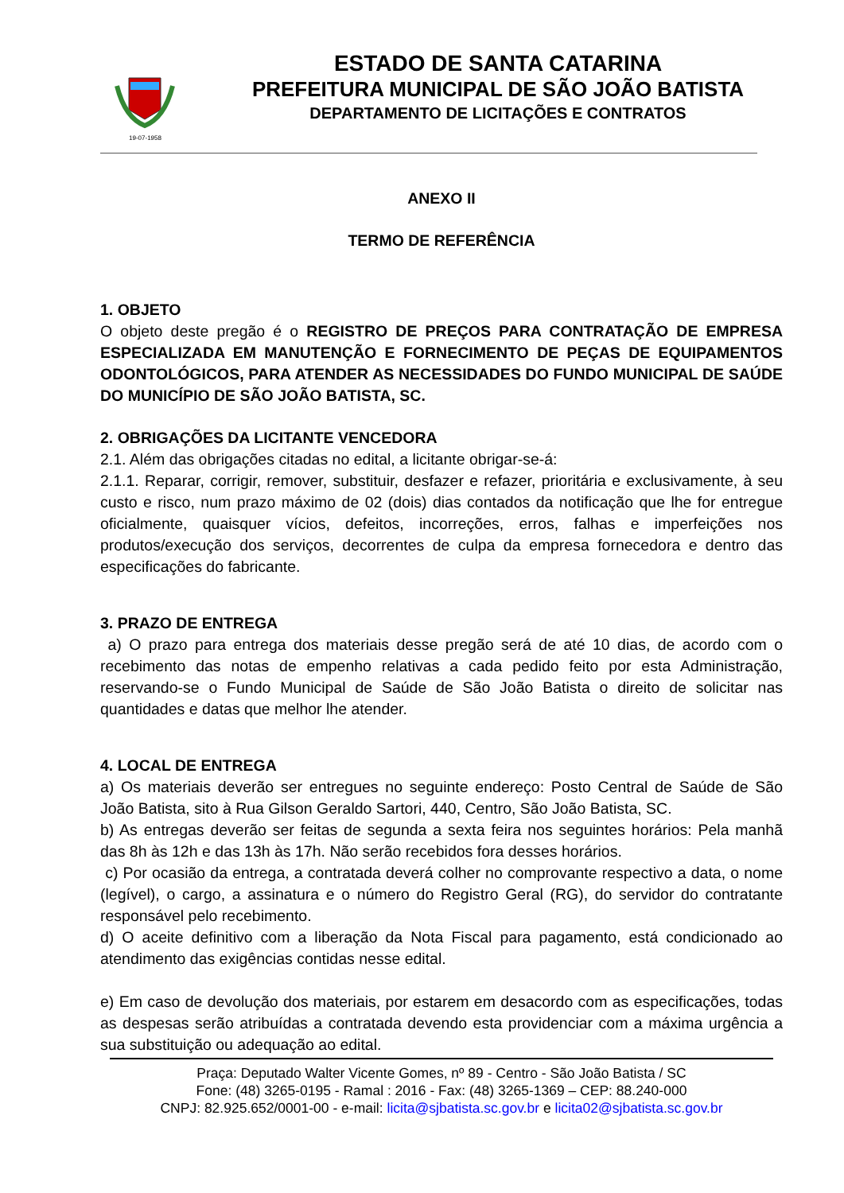19-07-1958
ESTADO DE SANTA CATARINA
PREFEITURA MUNICIPAL DE SÃO JOÃO BATISTA
DEPARTAMENTO DE LICITAÇÕES E CONTRATOS
ANEXO II
TERMO DE REFERÊNCIA
1. OBJETO
O objeto deste pregão é o REGISTRO DE PREÇOS PARA CONTRATAÇÃO DE EMPRESA ESPECIALIZADA EM MANUTENÇÃO E FORNECIMENTO DE PEÇAS DE EQUIPAMENTOS ODONTOLÓGICOS, PARA ATENDER AS NECESSIDADES DO FUNDO MUNICIPAL DE SAÚDE DO MUNICÍPIO DE SÃO JOÃO BATISTA, SC.
2. OBRIGAÇÕES DA LICITANTE VENCEDORA
2.1. Além das obrigações citadas no edital, a licitante obrigar-se-á:
2.1.1. Reparar, corrigir, remover, substituir, desfazer e refazer, prioritária e exclusivamente, à seu custo e risco, num prazo máximo de 02 (dois) dias contados da notificação que lhe for entregue oficialmente, quaisquer vícios, defeitos, incorreções, erros, falhas e imperfeições nos produtos/execução dos serviços, decorrentes de culpa da empresa fornecedora e dentro das especificações do fabricante.
3. PRAZO DE ENTREGA
a) O prazo para entrega dos materiais desse pregão será de até 10 dias, de acordo com o recebimento das notas de empenho relativas a cada pedido feito por esta Administração, reservando-se o Fundo Municipal de Saúde de São João Batista o direito de solicitar nas quantidades e datas que melhor lhe atender.
4. LOCAL DE ENTREGA
a) Os materiais deverão ser entregues no seguinte endereço: Posto Central de Saúde de São João Batista, sito à Rua Gilson Geraldo Sartori, 440, Centro, São João Batista, SC.
b) As entregas deverão ser feitas de segunda a sexta feira nos seguintes horários: Pela manhã das 8h às 12h e das 13h às 17h. Não serão recebidos fora desses horários.
c) Por ocasião da entrega, a contratada deverá colher no comprovante respectivo a data, o nome (legível), o cargo, a assinatura e o número do Registro Geral (RG), do servidor do contratante responsável pelo recebimento.
d) O aceite definitivo com a liberação da Nota Fiscal para pagamento, está condicionado ao atendimento das exigências contidas nesse edital.
e) Em caso de devolução dos materiais, por estarem em desacordo com as especificações, todas as despesas serão atribuídas a contratada devendo esta providenciar com a máxima urgência a sua substituição ou adequação ao edital.
Praça: Deputado Walter Vicente Gomes, nº 89 - Centro - São João Batista / SC
Fone: (48) 3265-0195 - Ramal : 2016 - Fax: (48) 3265-1369 – CEP: 88.240-000
CNPJ: 82.925.652/0001-00 - e-mail: licita@sjbatista.sc.gov.br e licita02@sjbatista.sc.gov.br